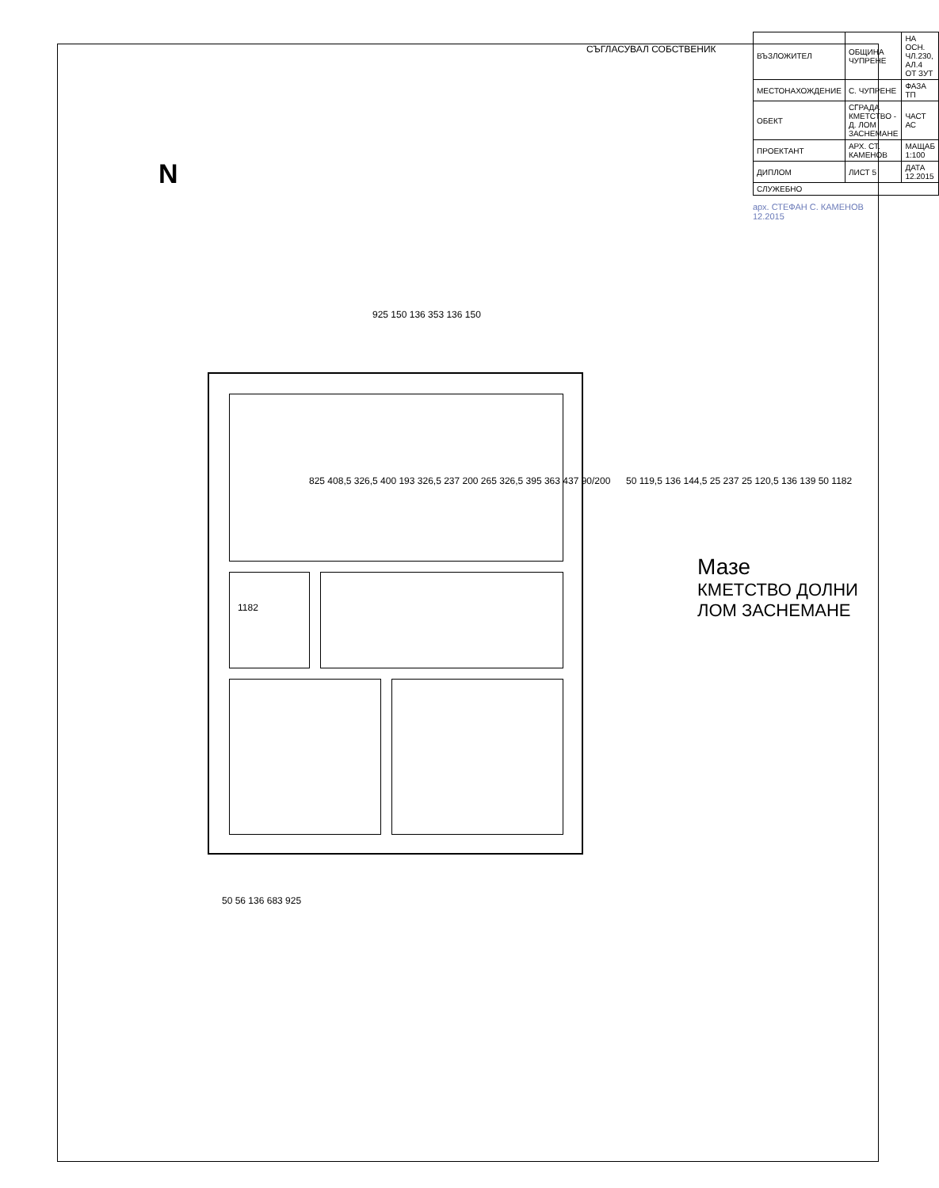СЪГЛАСУВАЛ СОБСТВЕНИК
N
925 150 136 353 136 150
1182
825 408,5 326,5 400 193 326,5 237 200 265 326,5 395 363 437 90/200
50 119,5 136 144,5 25 237 25 120,5 136 139 50 1182
50 56 136 683 925
Мазе
КМЕТСТВО ДОЛНИ ЛОМ ЗАСНЕМАНЕ
| ВЪЗЛОЖИТЕЛ | ОБЩИНА ЧУПРЕНЕ | НА ОСН. ЧЛ.230, АЛ.4 ОТ ЗУТ |
| МЕСТОНАХОЖДЕНИЕ | С. ЧУПРЕНЕ | ФАЗА ТП |
| ОБЕКТ | СГРАДА КМЕТСТВО - Д. ЛОМ ЗАСНЕМАНЕ | ЧАСТ АС |
| ПРОЕКТАНТ | АРХ. СТ. КАМЕНОВ | МАЩАБ 1:100 |
| ДИПЛОМ | ЛИСТ 5 | ДАТА 12.2015 |
| СЛУЖЕБНО | | |
арх. СТЕФАН С. КАМЕНОВ 12.2015